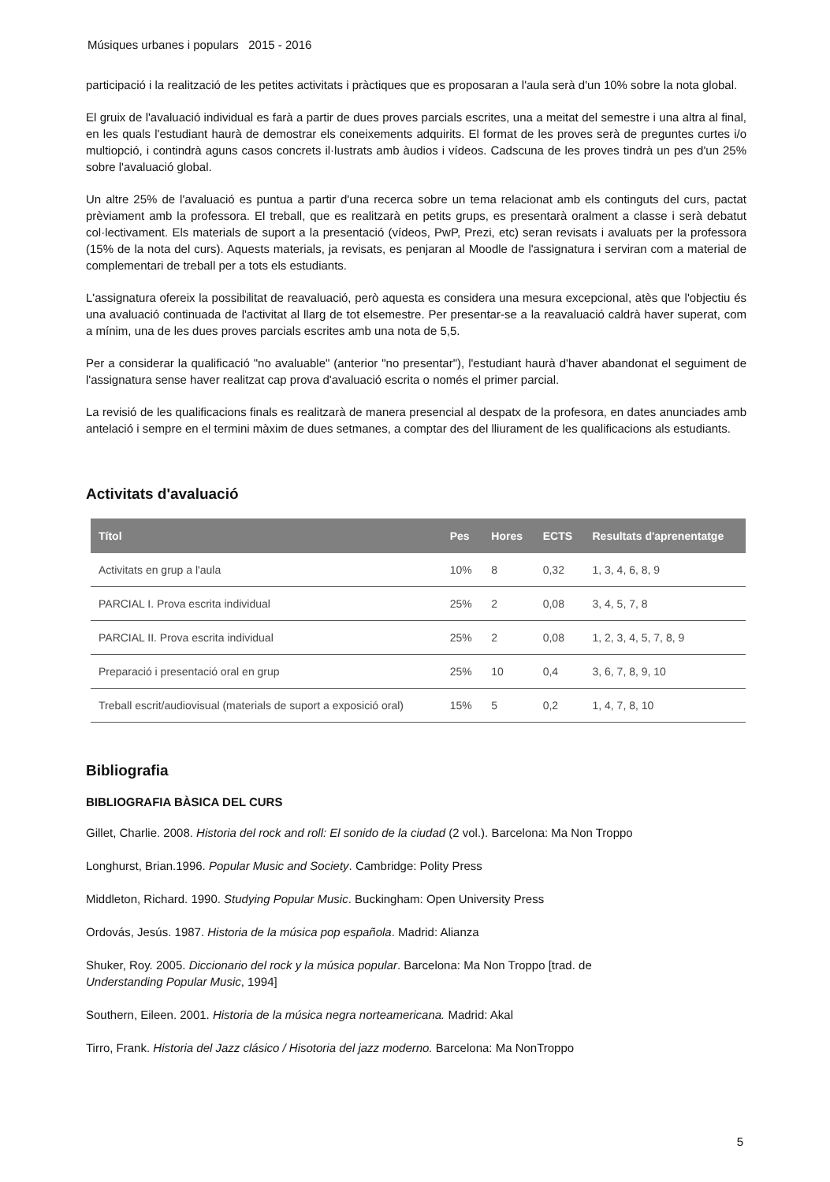Músiques urbanes i populars 2015 - 2016
participació i la realització de les petites activitats i pràctiques que es proposaran a l'aula serà d'un 10% sobre la nota global.
El gruix de l'avaluació individual es farà a partir de dues proves parcials escrites, una a meitat del semestre i una altra al final, en les quals l'estudiant haurà de demostrar els coneixements adquirits. El format de les proves serà de preguntes curtes i/o multiopció, i contindrà aguns casos concrets il·lustrats amb àudios i vídeos. Cadscuna de les proves tindrà un pes d'un 25% sobre l'avaluació global.
Un altre 25% de l'avaluació es puntua a partir d'una recerca sobre un tema relacionat amb els continguts del curs, pactat prèviament amb la professora. El treball, que es realitzarà en petits grups, es presentarà oralment a classe i serà debatut col·lectivament. Els materials de suport a la presentació (vídeos, PwP, Prezi, etc) seran revisats i avaluats per la professora (15% de la nota del curs). Aquests materials, ja revisats, es penjaran al Moodle de l'assignatura i serviran com a material de complementari de treball per a tots els estudiants.
L'assignatura ofereix la possibilitat de reavaluació, però aquesta es considera una mesura excepcional, atès que l'objectiu és una avaluació continuada de l'activitat al llarg de tot elsemestre. Per presentar-se a la reavaluació caldrà haver superat, com a mínim, una de les dues proves parcials escrites amb una nota de 5,5.
Per a considerar la qualificació "no avaluable" (anterior "no presentar"), l'estudiant haurà d'haver abandonat el seguiment de l'assignatura sense haver realitzat cap prova d'avaluació escrita o només el primer parcial.
La revisió de les qualificacions finals es realitzarà de manera presencial al despatx de la profesora, en dates anunciades amb antelació i sempre en el termini màxim de dues setmanes, a comptar des del lliurament de les qualificacions als estudiants.
Activitats d'avaluació
| Títol | Pes | Hores | ECTS | Resultats d'aprenentatge |
| --- | --- | --- | --- | --- |
| Activitats en grup a l'aula | 10% | 8 | 0,32 | 1, 3, 4, 6, 8, 9 |
| PARCIAL I. Prova escrita individual | 25% | 2 | 0,08 | 3, 4, 5, 7, 8 |
| PARCIAL II. Prova escrita individual | 25% | 2 | 0,08 | 1, 2, 3, 4, 5, 7, 8, 9 |
| Preparació i presentació oral en grup | 25% | 10 | 0,4 | 3, 6, 7, 8, 9, 10 |
| Treball escrit/audiovisual (materials de suport a exposició oral) | 15% | 5 | 0,2 | 1, 4, 7, 8, 10 |
Bibliografia
BIBLIOGRAFIA BÀSICA DEL CURS
Gillet, Charlie. 2008. Historia del rock and roll: El sonido de la ciudad (2 vol.). Barcelona: Ma Non Troppo
Longhurst, Brian.1996. Popular Music and Society. Cambridge: Polity Press
Middleton, Richard. 1990. Studying Popular Music. Buckingham: Open University Press
Ordovás, Jesús. 1987. Historia de la música pop española. Madrid: Alianza
Shuker, Roy. 2005. Diccionario del rock y la música popular. Barcelona: Ma Non Troppo [trad. de
Understanding Popular Music, 1994]
Southern, Eileen. 2001. Historia de la música negra norteamericana. Madrid: Akal
Tirro, Frank. Historia del Jazz clásico / Hisotoria del jazz moderno. Barcelona: Ma NonTroppo
5